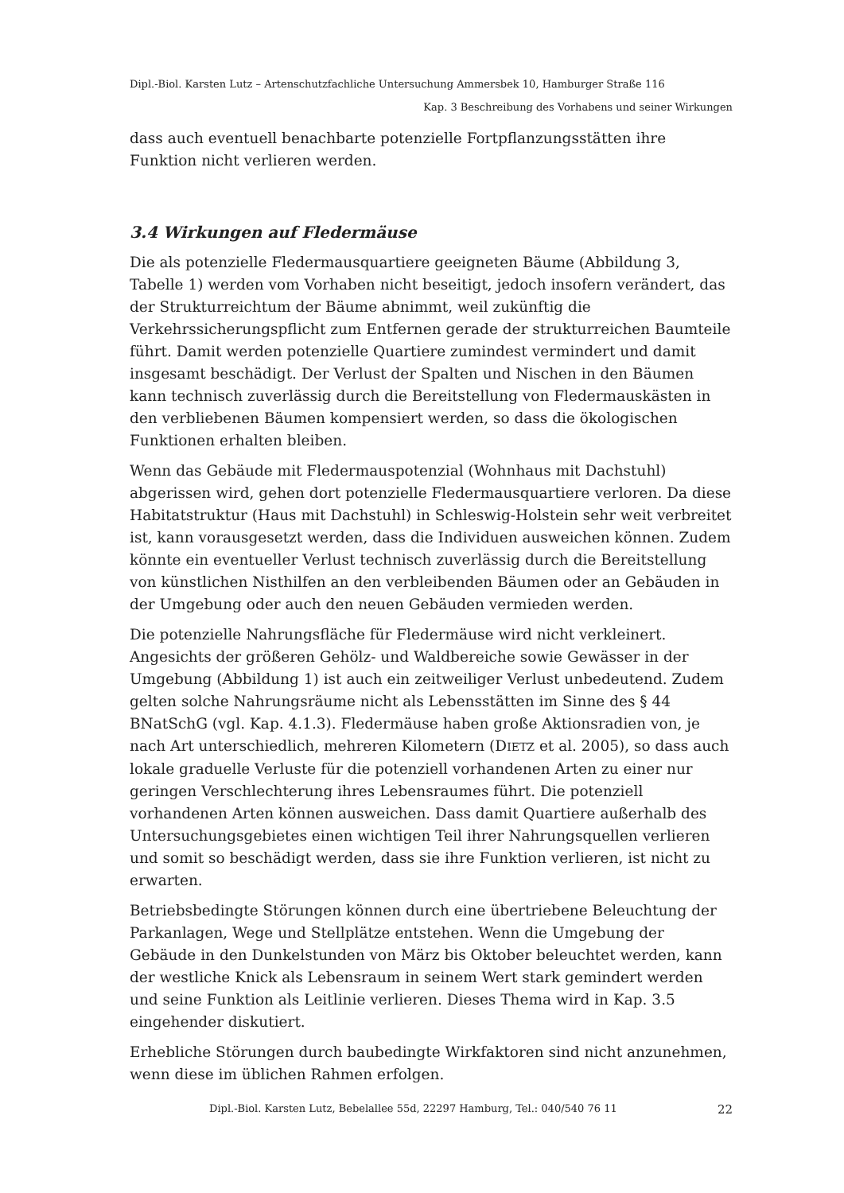Dipl.-Biol. Karsten Lutz – Artenschutzfachliche Untersuchung Ammersbek 10, Hamburger Straße 116
Kap. 3 Beschreibung des Vorhabens und seiner Wirkungen
dass auch eventuell benachbarte potenzielle Fortpflanzungsstätten ihre Funktion nicht verlieren werden.
3.4 Wirkungen auf Fledermäuse
Die als potenzielle Fledermausquartiere geeigneten Bäume (Abbildung 3, Tabelle 1) werden vom Vorhaben nicht beseitigt, jedoch insofern verändert, das der Strukturreichtum der Bäume abnimmt, weil zukünftig die Verkehrssicherungspflicht zum Entfernen gerade der strukturreichen Baumteile führt. Damit werden potenzielle Quartiere zumindest vermindert und damit insgesamt beschädigt. Der Verlust der Spalten und Nischen in den Bäumen kann technisch zuverlässig durch die Bereitstellung von Fledermauskästen in den verbliebenen Bäumen kompensiert werden, so dass die ökologischen Funktionen erhalten bleiben.
Wenn das Gebäude mit Fledermauspotenzial (Wohnhaus mit Dachstuhl) abgerissen wird, gehen dort potenzielle Fledermausquartiere verloren. Da diese Habitatstruktur (Haus mit Dachstuhl) in Schleswig-Holstein sehr weit verbreitet ist, kann vorausgesetzt werden, dass die Individuen ausweichen können. Zudem könnte ein eventueller Verlust technisch zuverlässig durch die Bereitstellung von künstlichen Nisthilfen an den verbleibenden Bäumen oder an Gebäuden in der Umgebung oder auch den neuen Gebäuden vermieden werden.
Die potenzielle Nahrungsfläche für Fledermäuse wird nicht verkleinert. Angesichts der größeren Gehölz- und Waldbereiche sowie Gewässer in der Umgebung (Abbildung 1) ist auch ein zeitweiliger Verlust unbedeutend. Zudem gelten solche Nahrungsräume nicht als Lebensstätten im Sinne des § 44 BNatSchG (vgl. Kap. 4.1.3). Fledermäuse haben große Aktionsradien von, je nach Art unterschiedlich, mehreren Kilometern (DIETZ et al. 2005), so dass auch lokale graduelle Verluste für die potenziell vorhandenen Arten zu einer nur geringen Verschlechterung ihres Lebensraumes führt. Die potenziell vorhandenen Arten können ausweichen. Dass damit Quartiere außerhalb des Untersuchungsgebietes einen wichtigen Teil ihrer Nahrungsquellen verlieren und somit so beschädigt werden, dass sie ihre Funktion verlieren, ist nicht zu erwarten.
Betriebsbedingte Störungen können durch eine übertriebene Beleuchtung der Parkanlagen, Wege und Stellplätze entstehen. Wenn die Umgebung der Gebäude in den Dunkelstunden von März bis Oktober beleuchtet werden, kann der westliche Knick als Lebensraum in seinem Wert stark gemindert werden und seine Funktion als Leitlinie verlieren. Dieses Thema wird in Kap. 3.5 eingehender diskutiert.
Erhebliche Störungen durch baubedingte Wirkfaktoren sind nicht anzunehmen, wenn diese im üblichen Rahmen erfolgen.
Dipl.-Biol. Karsten Lutz, Bebelallee 55d, 22297 Hamburg, Tel.: 040/540 76 11 22